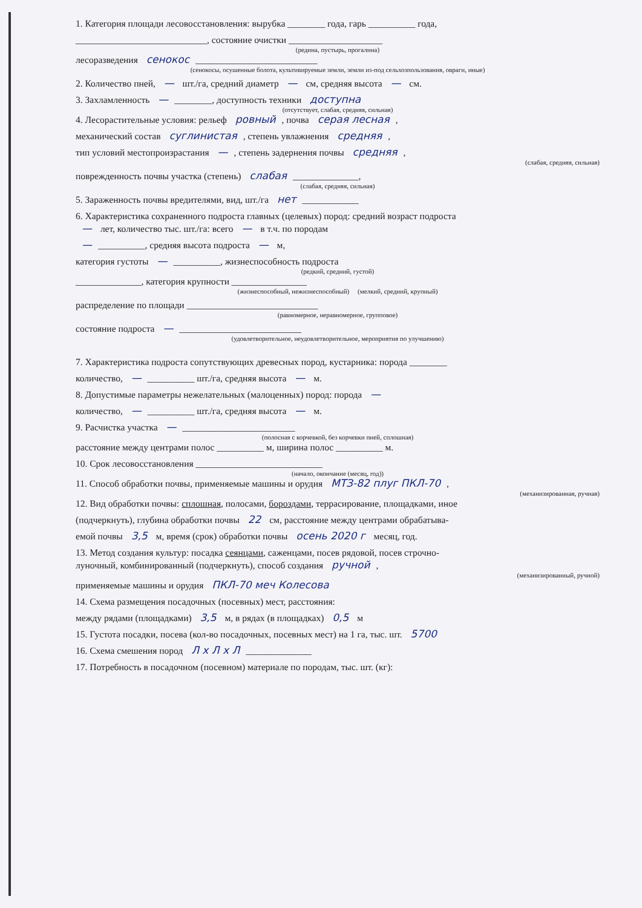1. Категория площади лесовосстановления: вырубка ________ года, гарь __________ года,
____________________________, состояние очистки ____________________
(редина, пустырь, прогалина)
лесоразведения сенокос __________________________
(сенокосы, осушенные болота, культивируемые земли, земли из-под сельхозпользования, овраги, иные)
2. Количество пней, — шт./га, средний диаметр — см, средняя высота — см.
3. Захламленность — ________, доступность техники доступна
(отсутствует, слабая, средняя, сильная)
4. Лесорастительные условия: рельеф ровный, почва серая лесная,
механический состав суглинистая, степень увлажнения средняя,
тип условий местопроизрастания —, степень задернения почвы средняя,
(слабая, средняя, сильная)
поврежденность почвы участка (степень) слабая ______________,
(слабая, средняя, сильная)
5. Зараженность почвы вредителями, вид, шт./га нет ____________
6. Характеристика сохраненного подроста главных (целевых) пород: средний возраст подроста
— лет, количество тыс. шт./га: всего — в т.ч. по породам
— __________, средняя высота подроста — м,
категория густоты — __________, жизнеспособность подроста
(редкий, средний, густой)
______________, категория крупности ________________
(жизнеспособный, нежизнеспособный) (мелкий, средний, крупный)
распределение по площади ____________________________
(равномерное, неравномерное, групповое)
состояние подроста — __________________________
(удовлетворительное, неудовлетворительное, мероприятия по улучшению)
7. Характеристика подроста сопутствующих древесных пород, кустарника: порода ________
количество, — __________ шт./га, средняя высота — м.
8. Допустимые параметры нежелательных (малоценных) пород: порода —
количество, — __________ шт./га, средняя высота — м.
9. Расчистка участка — ________________________
(полосная с корчевкой, без корчевки пней, сплошная)
расстояние между центрами полос __________ м, ширина полос __________ м.
10. Срок лесовосстановления ___________________________
(начало, окончание (месяц, год))
11. Способ обработки почвы, применяемые машины и орудия МТЗ-82 плуг ПКЛ-70,
(механизированная, ручная)
12. Вид обработки почвы: сплошная, полосами, бороздами, террасирование, площадками, иное
(подчеркнуть), глубина обработки почвы 22 см, расстояние между центрами обрабатыва-
емой почвы 3,5 м, время (срок) обработки почвы осень 2020 г месяц, год.
13. Метод создания культур: посадка сеянцами, саженцами, посев рядовой, посев строчно-
луночный, комбинированный (подчеркнуть), способ создания ручной,
(механизированный, ручной)
применяемые машины и орудия ПКЛ-70 меч Колесова
14. Схема размещения посадочных (посевных) мест, расстояния:
между рядами (площадками) 3,5 м, в рядах (в площадках) 0,5 м
15. Густота посадки, посева (кол-во посадочных, посевных мест) на 1 га, тыс. шт. 5700
16. Схема смешения пород Л х Л х Л ______________
17. Потребность в посадочном (посевном) материале по породам, тыс. шт. (кг):